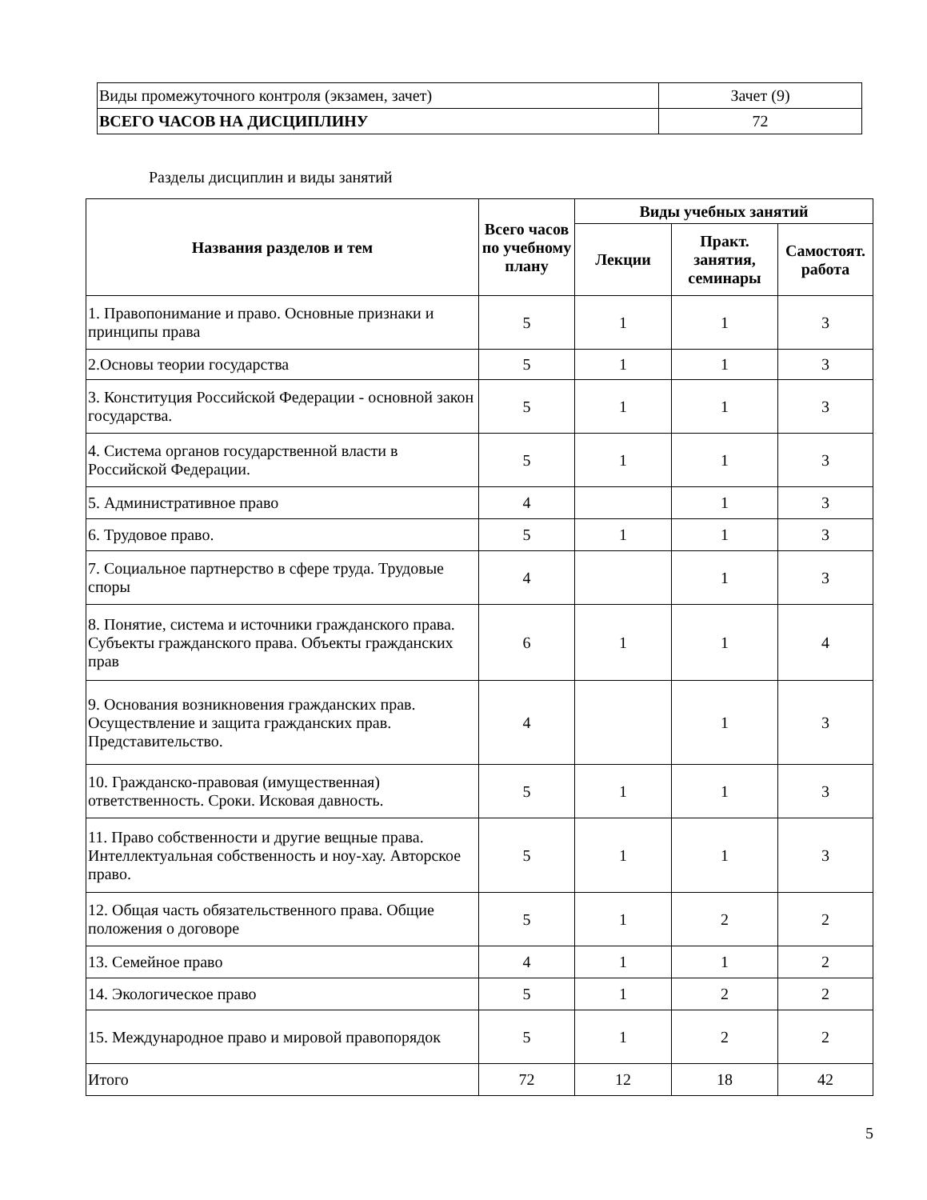| Виды промежуточного контроля (экзамен, зачет) | Зачет (9) |
| ВСЕГО ЧАСОВ НА ДИСЦИПЛИНУ | 72 |
Разделы дисциплин и виды занятий
| Названия разделов и тем | Всего часов по учебному плану | Виды учебных занятий | | |
| --- | --- | --- | --- | --- |
| | | Лекции | Практ. занятия, семинары | Самостоят. работа |
| 1. Правопонимание и право. Основные признаки и принципы права | 5 | 1 | 1 | 3 |
| 2.Основы теории государства | 5 | 1 | 1 | 3 |
| 3. Конституция Российской Федерации - основной закон государства. | 5 | 1 | 1 | 3 |
| 4. Система органов государственной власти в Российской Федерации. | 5 | 1 | 1 | 3 |
| 5. Административное право | 4 | | 1 | 3 |
| 6. Трудовое право. | 5 | 1 | 1 | 3 |
| 7. Социальное партнерство в сфере труда. Трудовые споры | 4 | | 1 | 3 |
| 8. Понятие, система и источники гражданского права. Субъекты гражданского права. Объекты гражданских прав | 6 | 1 | 1 | 4 |
| 9. Основания возникновения гражданских прав. Осуществление и защита гражданских прав. Представительство. | 4 | | 1 | 3 |
| 10. Гражданско-правовая (имущественная) ответственность. Сроки. Исковая давность. | 5 | 1 | 1 | 3 |
| 11. Право собственности и другие вещные права. Интеллектуальная собственность и ноу-хау. Авторское право. | 5 | 1 | 1 | 3 |
| 12. Общая часть обязательственного права. Общие положения о договоре | 5 | 1 | 2 | 2 |
| 13. Семейное право | 4 | 1 | 1 | 2 |
| 14. Экологическое право | 5 | 1 | 2 | 2 |
| 15. Международное право и мировой правопорядок | 5 | 1 | 2 | 2 |
| Итого | 72 | 12 | 18 | 42 |
5